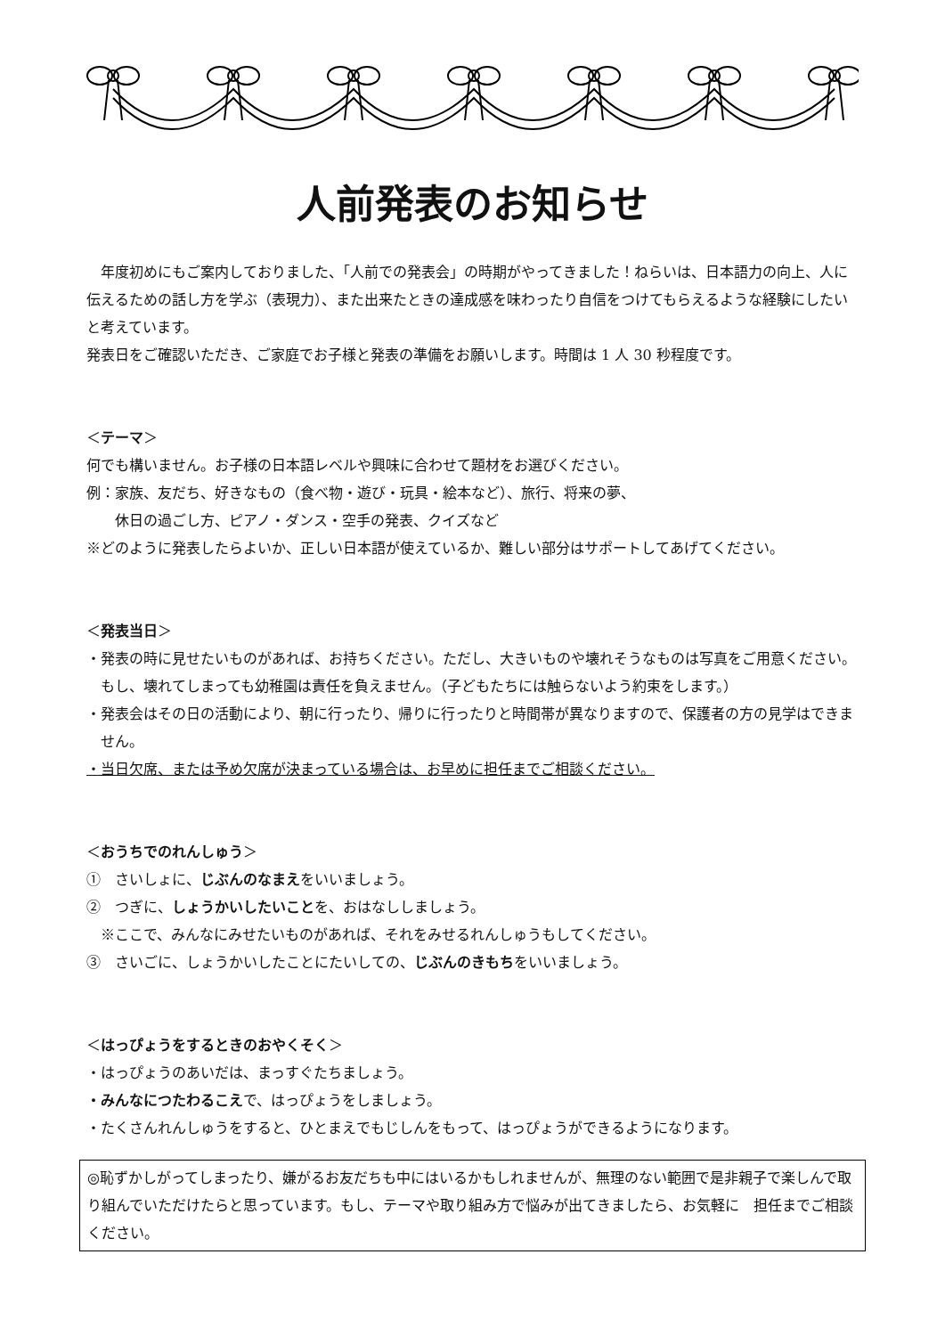人前発表のお知らせ
　年度初めにもご案内しておりました、「人前での発表会」の時期がやってきました！ねらいは、日本語力の向上、人に伝えるための話し方を学ぶ（表現力）、また出来たときの達成感を味わったり自信をつけてもらえるような経験にしたいと考えています。
発表日をご確認いただき、ご家庭でお子様と発表の準備をお願いします。時間は 1 人 30 秒程度です。
＜テーマ＞
何でも構いません。お子様の日本語レベルや興味に合わせて題材をお選びください。
例：家族、友だち、好きなもの（食べ物・遊び・玩具・絵本など）、旅行、将来の夢、
　　休日の過ごし方、ピアノ・ダンス・空手の発表、クイズなど
※どのように発表したらよいか、正しい日本語が使えているか、難しい部分はサポートしてあげてください。
＜発表当日＞
・発表の時に見せたいものがあれば、お持ちください。ただし、大きいものや壊れそうなものは写真をご用意ください。もし、壊れてしまっても幼稚園は責任を負えません。（子どもたちには触らないよう約束をします。）
・発表会はその日の活動により、朝に行ったり、帰りに行ったりと時間帯が異なりますので、保護者の方の見学はできません。
・当日欠席、または予め欠席が決まっている場合は、お早めに担任までご相談ください。
＜おうちでのれんしゅう＞
①　さいしょに、じぶんのなまえをいいましょう。
②　つぎに、しょうかいしたいことを、おはなししましょう。
　※ここで、みんなにみせたいものがあれば、それをみせるれんしゅうもしてください。
③　さいごに、しょうかいしたことにたいしての、じぶんのきもちをいいましょう。
＜はっぴょうをするときのおやくそく＞
・はっぴょうのあいだは、まっすぐたちましょう。
・みんなにつたわるこえで、はっぴょうをしましょう。
・たくさんれんしゅうをすると、ひとまえでもじしんをもって、はっぴょうができるようになります。
◎恥ずかしがってしまったり、嫌がるお友だちも中にはいるかもしれませんが、無理のない範囲で是非親子で楽しんで取り組んでいただけたらと思っています。もし、テーマや取り組み方で悩みが出てきましたら、お気軽に　担任までご相談ください。